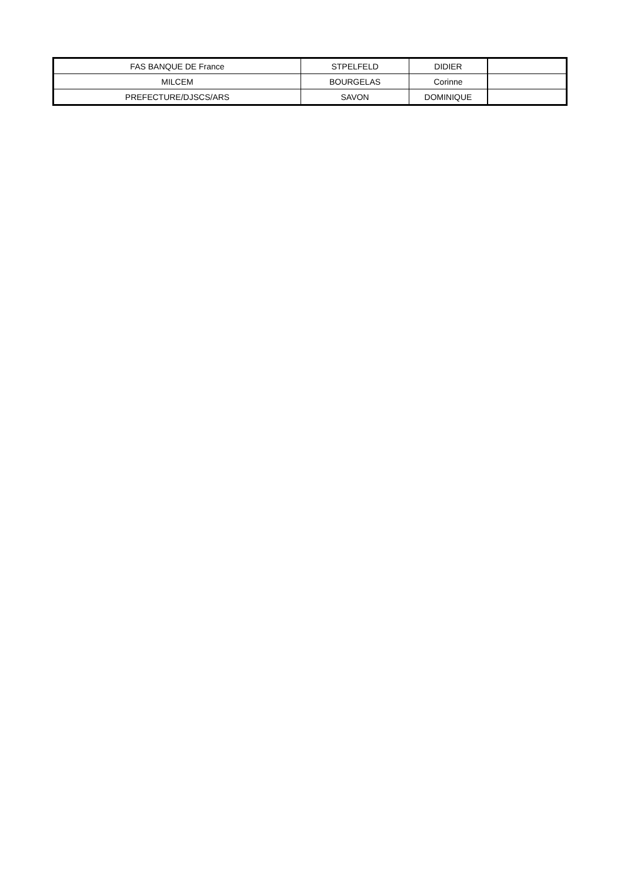| FAS BANQUE DE France | STPELFELD | DIDIER | |
| MILCEM | BOURGELAS | Corinne | |
| PREFECTURE/DJSCS/ARS | SAVON | DOMINIQUE | |